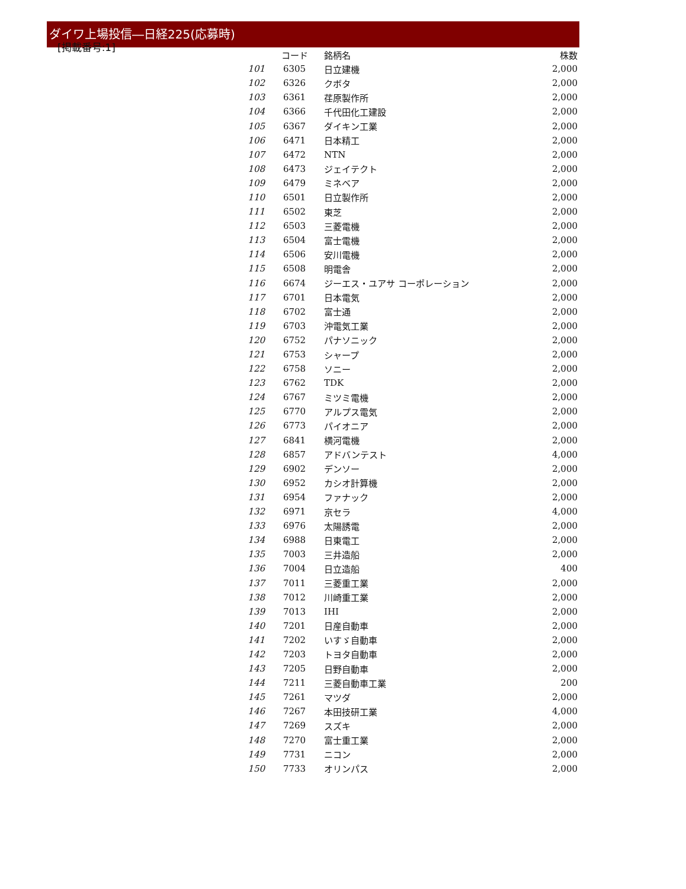[掲載番号:1]
ダイワ上場投信―日経225(応募時)
| | コード | 銘柄名 | 株数 |
| --- | --- | --- | --- |
| 101 | 6305 | 日立建機 | 2,000 |
| 102 | 6326 | クボタ | 2,000 |
| 103 | 6361 | 荏原製作所 | 2,000 |
| 104 | 6366 | 千代田化工建設 | 2,000 |
| 105 | 6367 | ダイキン工業 | 2,000 |
| 106 | 6471 | 日本精工 | 2,000 |
| 107 | 6472 | NTN | 2,000 |
| 108 | 6473 | ジェイテクト | 2,000 |
| 109 | 6479 | ミネベア | 2,000 |
| 110 | 6501 | 日立製作所 | 2,000 |
| 111 | 6502 | 東芝 | 2,000 |
| 112 | 6503 | 三菱電機 | 2,000 |
| 113 | 6504 | 富士電機 | 2,000 |
| 114 | 6506 | 安川電機 | 2,000 |
| 115 | 6508 | 明電舎 | 2,000 |
| 116 | 6674 | ジーエス・ユアサ コーポレーション | 2,000 |
| 117 | 6701 | 日本電気 | 2,000 |
| 118 | 6702 | 富士通 | 2,000 |
| 119 | 6703 | 沖電気工業 | 2,000 |
| 120 | 6752 | パナソニック | 2,000 |
| 121 | 6753 | シャープ | 2,000 |
| 122 | 6758 | ソニー | 2,000 |
| 123 | 6762 | TDK | 2,000 |
| 124 | 6767 | ミツミ電機 | 2,000 |
| 125 | 6770 | アルプス電気 | 2,000 |
| 126 | 6773 | パイオニア | 2,000 |
| 127 | 6841 | 横河電機 | 2,000 |
| 128 | 6857 | アドバンテスト | 4,000 |
| 129 | 6902 | デンソー | 2,000 |
| 130 | 6952 | カシオ計算機 | 2,000 |
| 131 | 6954 | ファナック | 2,000 |
| 132 | 6971 | 京セラ | 4,000 |
| 133 | 6976 | 太陽誘電 | 2,000 |
| 134 | 6988 | 日東電工 | 2,000 |
| 135 | 7003 | 三井造船 | 2,000 |
| 136 | 7004 | 日立造船 | 400 |
| 137 | 7011 | 三菱重工業 | 2,000 |
| 138 | 7012 | 川崎重工業 | 2,000 |
| 139 | 7013 | IHI | 2,000 |
| 140 | 7201 | 日産自動車 | 2,000 |
| 141 | 7202 | いすゞ自動車 | 2,000 |
| 142 | 7203 | トヨタ自動車 | 2,000 |
| 143 | 7205 | 日野自動車 | 2,000 |
| 144 | 7211 | 三菱自動車工業 | 200 |
| 145 | 7261 | マツダ | 2,000 |
| 146 | 7267 | 本田技研工業 | 4,000 |
| 147 | 7269 | スズキ | 2,000 |
| 148 | 7270 | 富士重工業 | 2,000 |
| 149 | 7731 | ニコン | 2,000 |
| 150 | 7733 | オリンパス | 2,000 |